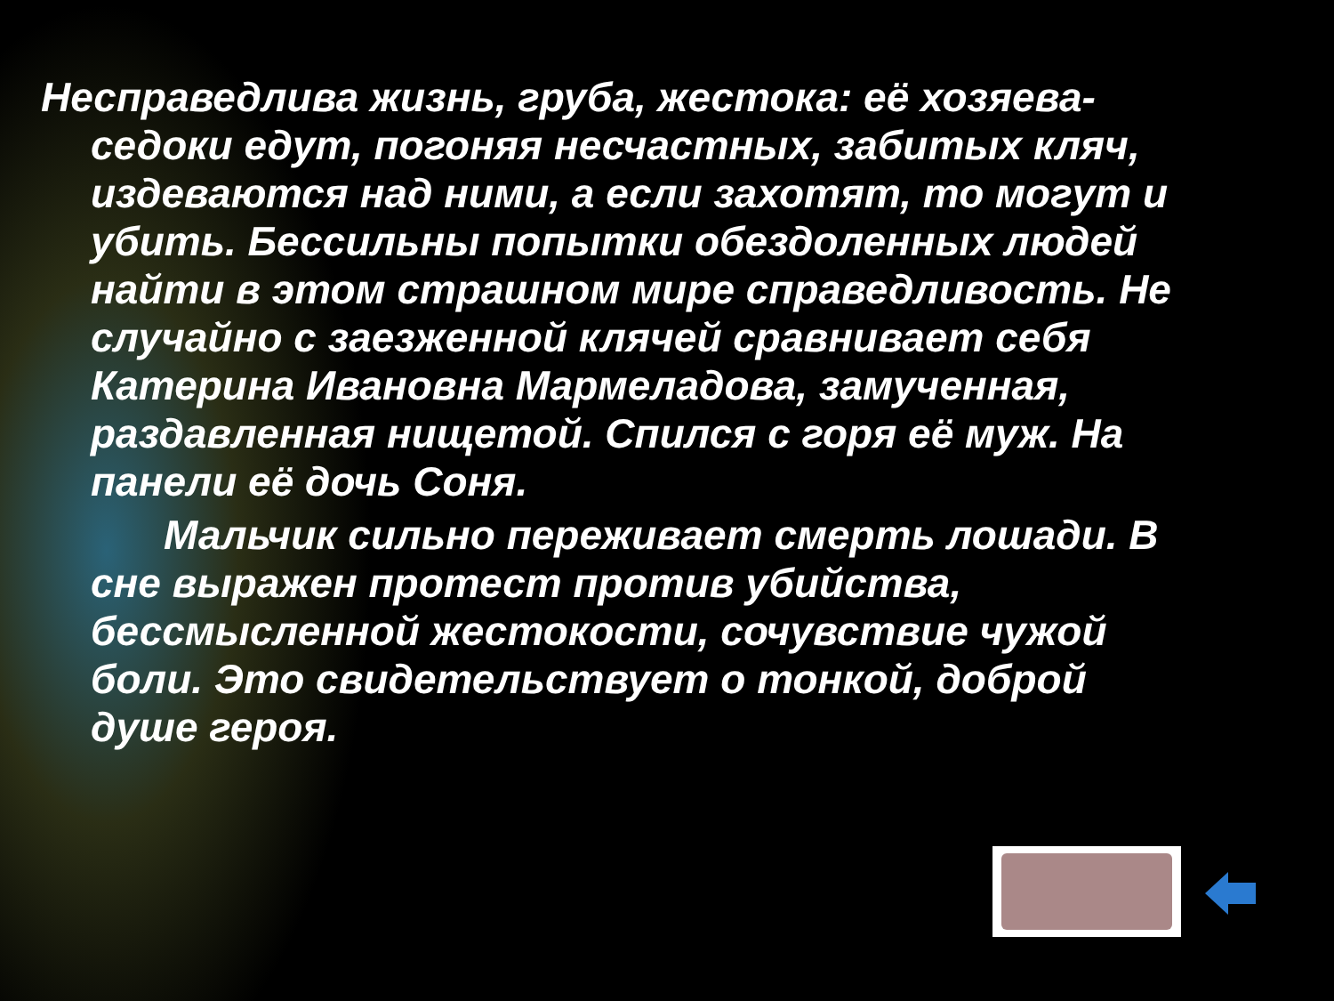Несправедлива жизнь, груба, жестока: её хозяева-седоки едут, погоняя несчастных, забитых кляч, издеваются над ними, а если захотят, то могут и убить. Бессильны попытки обездоленных людей найти в этом страшном мире справедливость. Не случайно с заезженной клячей сравнивает себя Катерина Ивановна Мармеладова, замученная, раздавленная нищетой. Спился с горя её муж. На панели её дочь Соня.
Мальчик сильно переживает смерть лошади. В сне выражен протест против убийства, бессмысленной жестокости, сочувствие чужой боли. Это свидетельствует о тонкой, доброй душе героя.